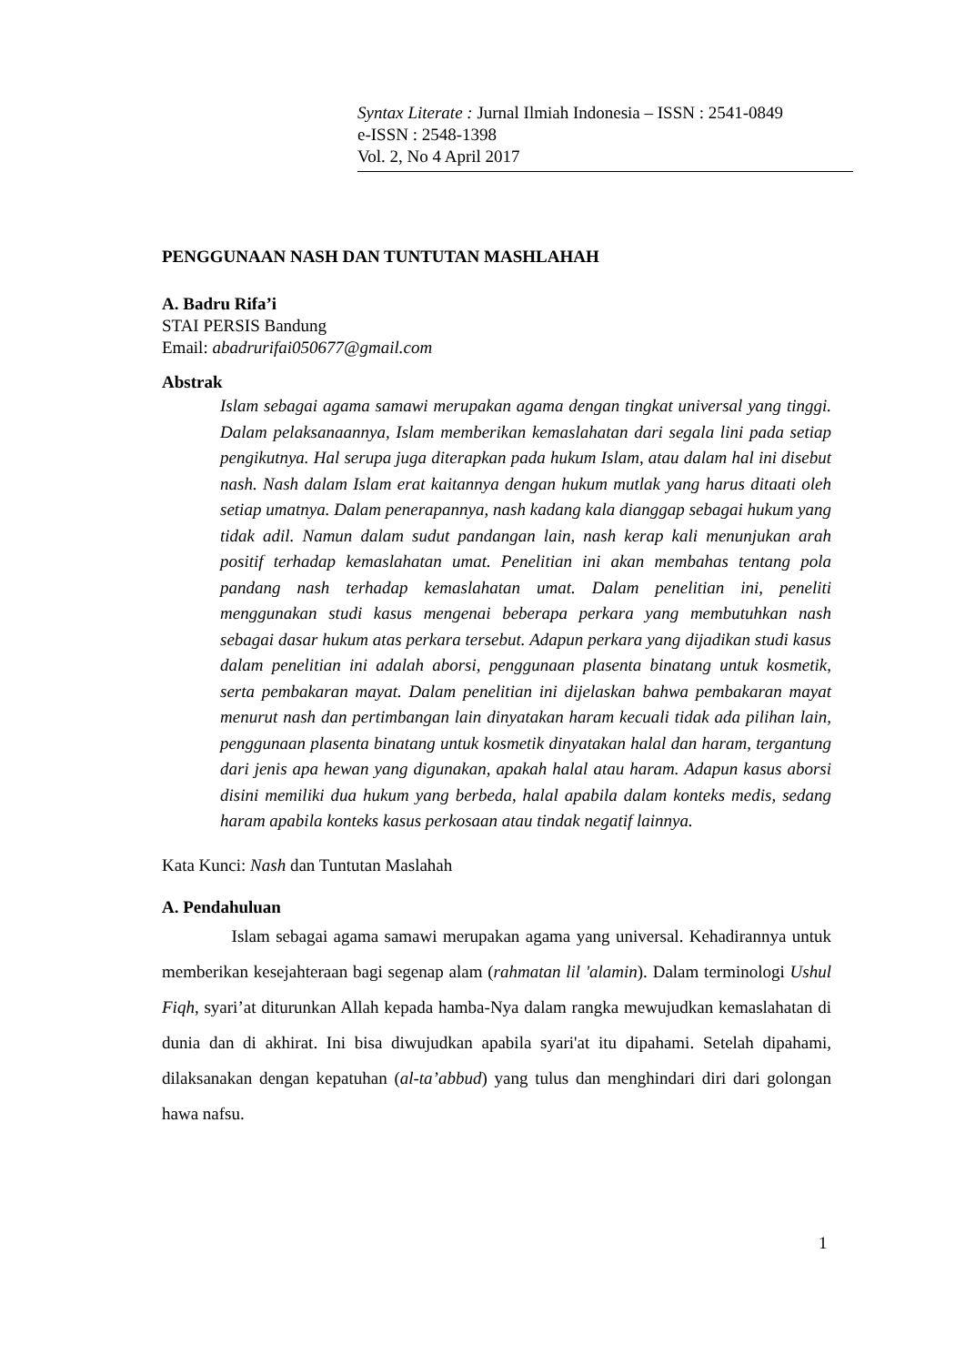Syntax Literate : Jurnal Ilmiah Indonesia – ISSN : 2541-0849
e-ISSN : 2548-1398
Vol. 2, No 4 April 2017
PENGGUNAAN NASH DAN TUNTUTAN MASHLAHAH
A. Badru Rifa’i
STAI PERSIS Bandung
Email: abadrurifai050677@gmail.com
Abstrak
Islam sebagai agama samawi merupakan agama dengan tingkat universal yang tinggi. Dalam pelaksanaannya, Islam memberikan kemaslahatan dari segala lini pada setiap pengikutnya. Hal serupa juga diterapkan pada hukum Islam, atau dalam hal ini disebut nash. Nash dalam Islam erat kaitannya dengan hukum mutlak yang harus ditaati oleh setiap umatnya. Dalam penerapannya, nash kadang kala dianggap sebagai hukum yang tidak adil. Namun dalam sudut pandangan lain, nash kerap kali menunjukan arah positif terhadap kemaslahatan umat. Penelitian ini akan membahas tentang pola pandang nash terhadap kemaslahatan umat. Dalam penelitian ini, peneliti menggunakan studi kasus mengenai beberapa perkara yang membutuhkan nash sebagai dasar hukum atas perkara tersebut. Adapun perkara yang dijadikan studi kasus dalam penelitian ini adalah aborsi, penggunaan plasenta binatang untuk kosmetik, serta pembakaran mayat. Dalam penelitian ini dijelaskan bahwa pembakaran mayat menurut nash dan pertimbangan lain dinyatakan haram kecuali tidak ada pilihan lain, penggunaan plasenta binatang untuk kosmetik dinyatakan halal dan haram, tergantung dari jenis apa hewan yang digunakan, apakah halal atau haram. Adapun kasus aborsi disini memiliki dua hukum yang berbeda, halal apabila dalam konteks medis, sedang haram apabila konteks kasus perkosaan atau tindak negatif lainnya.
Kata Kunci: Nash dan Tuntutan Maslahah
A. Pendahuluan
Islam sebagai agama samawi merupakan agama yang universal. Kehadirannya untuk memberikan kesejahteraan bagi segenap alam (rahmatan lil 'alamin). Dalam terminologi Ushul Fiqh, syari’at diturunkan Allah kepada hamba-Nya dalam rangka mewujudkan kemaslahatan di dunia dan di akhirat. Ini bisa diwujudkan apabila syari'at itu dipahami. Setelah dipahami, dilaksanakan dengan kepatuhan (al-ta’abbud) yang tulus dan menghindari diri dari golongan hawa nafsu.
1